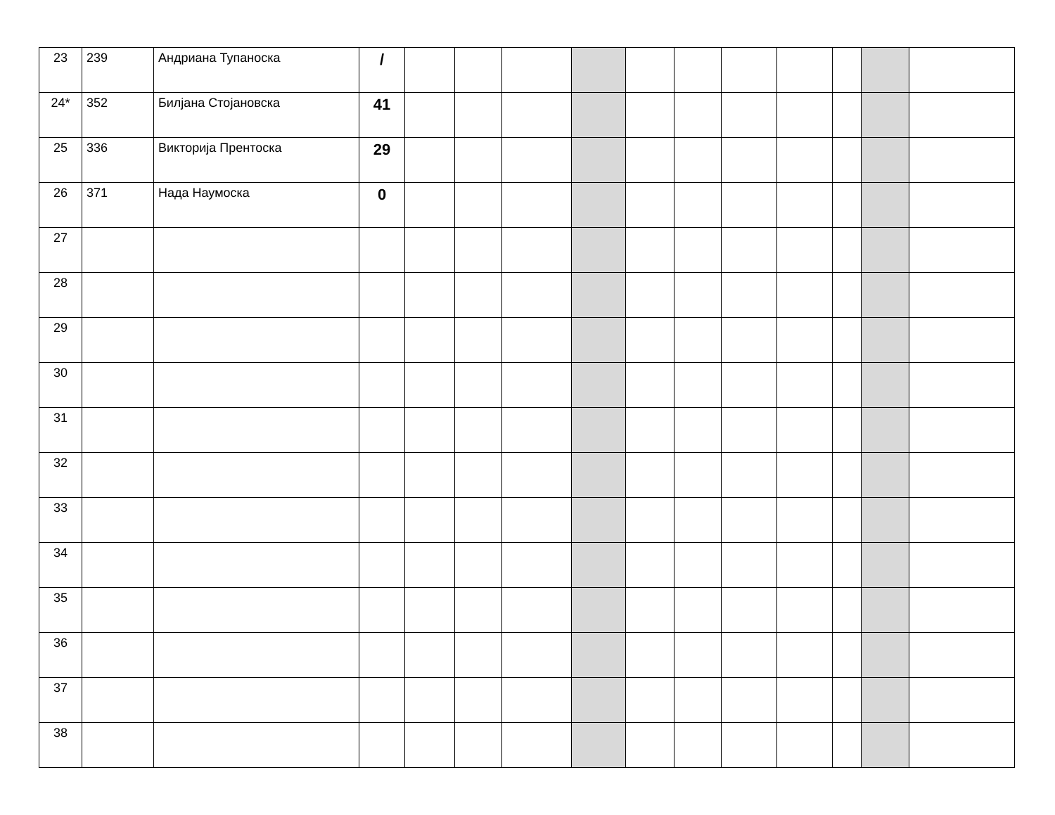| 23 | 239 | Андриана Тупаноска | / | | | | | | | | | | | |
| 24* | 352 | Билјана Стојановска | 41 | | | | | | | | | | | |
| 25 | 336 | Викторија Прентоска | 29 | | | | | | | | | | | |
| 26 | 371 | Нада Наумоска | 0 | | | | | | | | | | | |
| 27 | | | | | | | | | | | | | | |
| 28 | | | | | | | | | | | | | | |
| 29 | | | | | | | | | | | | | | |
| 30 | | | | | | | | | | | | | | |
| 31 | | | | | | | | | | | | | | |
| 32 | | | | | | | | | | | | | | |
| 33 | | | | | | | | | | | | | | |
| 34 | | | | | | | | | | | | | | |
| 35 | | | | | | | | | | | | | | |
| 36 | | | | | | | | | | | | | | |
| 37 | | | | | | | | | | | | | | |
| 38 | | | | | | | | | | | | | | |